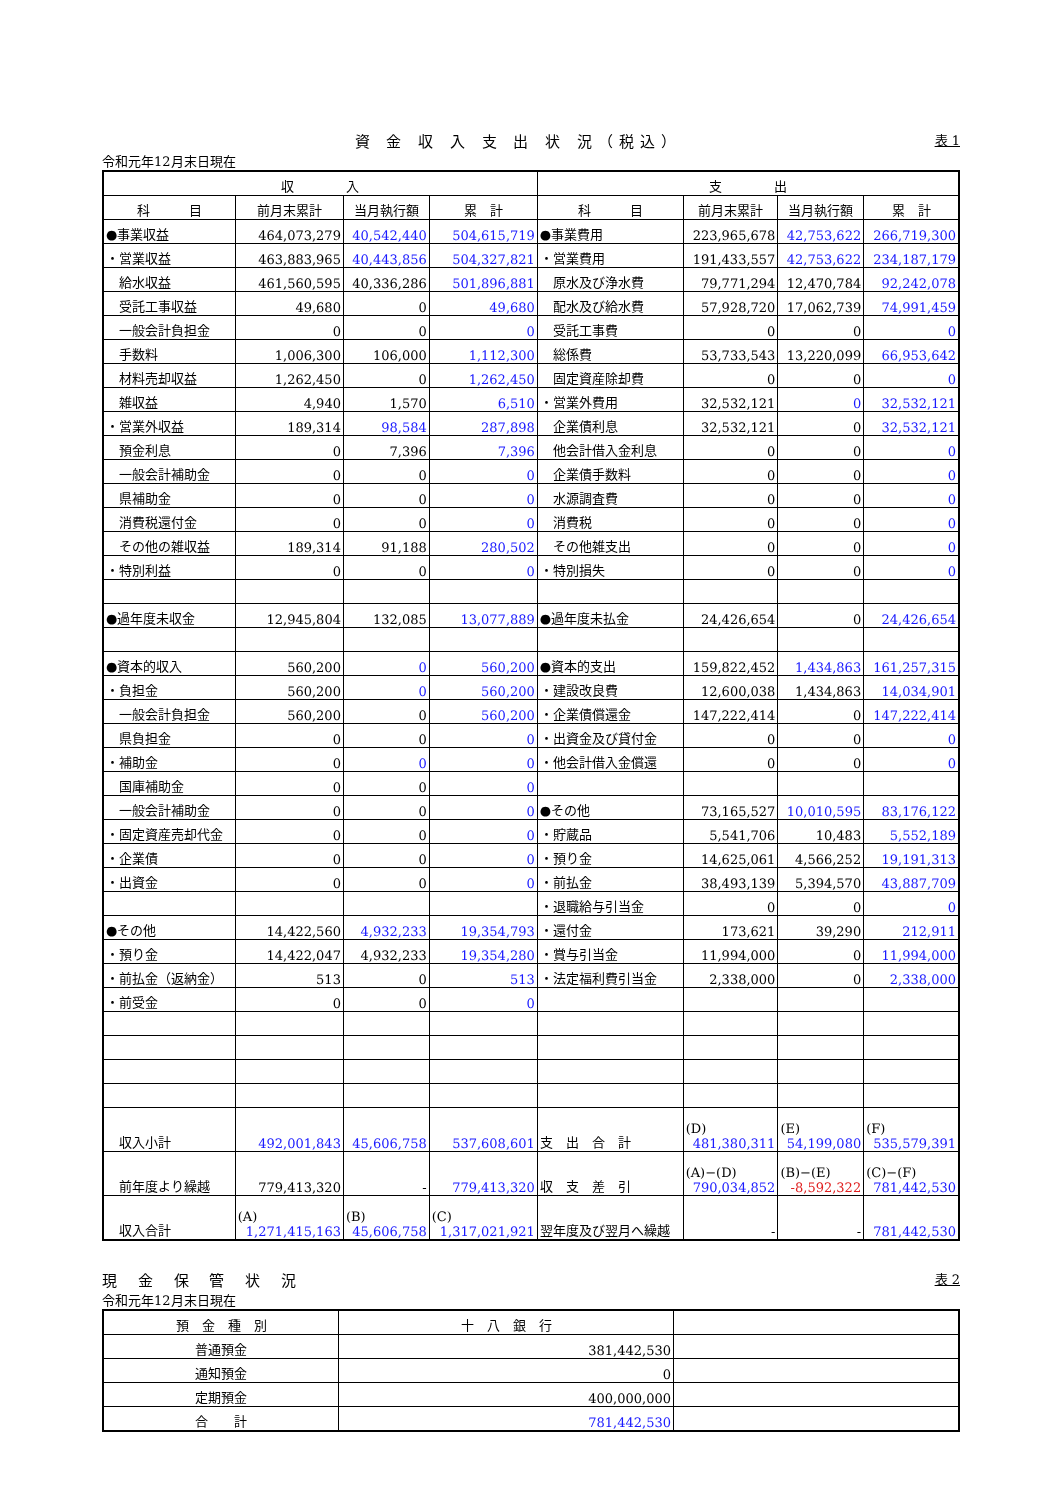資 金 収 入 支 出 状 況（税込） 表 1
令和元年12月末日現在
| 収 入 | | | | 支 出 | | | |
| --- | --- | --- | --- | --- | --- | --- | --- |
| 科 目 | 前月末累計 | 当月執行額 | 累 計 | 科 目 | 前月末累計 | 当月執行額 | 累 計 |
| ●事業収益 | 464,073,279 | 40,542,440 | 504,615,719 | ●事業費用 | 223,965,678 | 42,753,622 | 266,719,300 |
| ・営業収益 | 463,883,965 | 40,443,856 | 504,327,821 | ・営業費用 | 191,433,557 | 42,753,622 | 234,187,179 |
| 給水収益 | 461,560,595 | 40,336,286 | 501,896,881 | 原水及び浄水費 | 79,771,294 | 12,470,784 | 92,242,078 |
| 受託工事収益 | 49,680 | 0 | 49,680 | 配水及び給水費 | 57,928,720 | 17,062,739 | 74,991,459 |
| 一般会計負担金 | 0 | 0 | 0 | 受託工事費 | 0 | 0 | 0 |
| 手数料 | 1,006,300 | 106,000 | 1,112,300 | 総係費 | 53,733,543 | 13,220,099 | 66,953,642 |
| 材料売却収益 | 1,262,450 | 0 | 1,262,450 | 固定資産除却費 | 0 | 0 | 0 |
| 雑収益 | 4,940 | 1,570 | 6,510 | ・営業外費用 | 32,532,121 | 0 | 32,532,121 |
| ・営業外収益 | 189,314 | 98,584 | 287,898 | 企業債利息 | 32,532,121 | 0 | 32,532,121 |
| 預金利息 | 0 | 7,396 | 7,396 | 他会計借入金利息 | 0 | 0 | 0 |
| 一般会計補助金 | 0 | 0 | 0 | 企業債手数料 | 0 | 0 | 0 |
| 県補助金 | 0 | 0 | 0 | 水源調査費 | 0 | 0 | 0 |
| 消費税還付金 | 0 | 0 | 0 | 消費税 | 0 | 0 | 0 |
| その他の雑収益 | 189,314 | 91,188 | 280,502 | その他雑支出 | 0 | 0 | 0 |
| ・特別利益 | 0 | 0 | 0 | ・特別損失 | 0 | 0 | 0 |
| ●過年度未収金 | 12,945,804 | 132,085 | 13,077,889 | ●過年度未払金 | 24,426,654 | 0 | 24,426,654 |
| ●資本的収入 | 560,200 | 0 | 560,200 | ●資本的支出 | 159,822,452 | 1,434,863 | 161,257,315 |
| ・負担金 | 560,200 | 0 | 560,200 | ・建設改良費 | 12,600,038 | 1,434,863 | 14,034,901 |
| 一般会計負担金 | 560,200 | 0 | 560,200 | ・企業債償還金 | 147,222,414 | 0 | 147,222,414 |
| 県負担金 | 0 | 0 | 0 | ・出資金及び貸付金 | 0 | 0 | 0 |
| ・補助金 | 0 | 0 | 0 | ・他会計借入金償還 | 0 | 0 | 0 |
| 国庫補助金 | 0 | 0 | 0 | | | | |
| 一般会計補助金 | 0 | 0 | 0 | ●その他 | 73,165,527 | 10,010,595 | 83,176,122 |
| ・固定資産売却代金 | 0 | 0 | 0 | ・貯蔵品 | 5,541,706 | 10,483 | 5,552,189 |
| ・企業債 | 0 | 0 | 0 | ・預り金 | 14,625,061 | 4,566,252 | 19,191,313 |
| ・出資金 | 0 | 0 | 0 | ・前払金 | 38,493,139 | 5,394,570 | 43,887,709 |
| | | | | ・退職給与引当金 | 0 | 0 | 0 |
| ●その他 | 14,422,560 | 4,932,233 | 19,354,793 | ・還付金 | 173,621 | 39,290 | 212,911 |
| ・預り金 | 14,422,047 | 4,932,233 | 19,354,280 | ・賞与引当金 | 11,994,000 | 0 | 11,994,000 |
| ・前払金（返納金） | 513 | 0 | 513 | ・法定福利費引当金 | 2,338,000 | 0 | 2,338,000 |
| ・前受金 | 0 | 0 | 0 | | | | |
| 収入小計 | 492,001,843 | 45,606,758 | 537,608,601 | 支 出 合 計 | (D) 481,380,311 | (E) 54,199,080 | (F) 535,579,391 |
| 前年度より繰越 | 779,413,320 | - | 779,413,320 | 収 支 差 引 | (A)−(D) 790,034,852 | (B)−(E) -8,592,322 | (C)−(F) 781,442,530 |
| 収入合計 | (A) 1,271,415,163 | (B) 45,606,758 | (C) 1,317,021,921 | 翌年度及び翌月へ繰越 | - | - | 781,442,530 |
現 金 保 管 状 況 表 2
令和元年12月末日現在
| 預 金 種 別 | 十 八 銀 行 | |
| --- | --- | --- |
| 普通預金 | 381,442,530 | |
| 通知預金 | 0 | |
| 定期預金 | 400,000,000 | |
| 合 計 | 781,442,530 | |